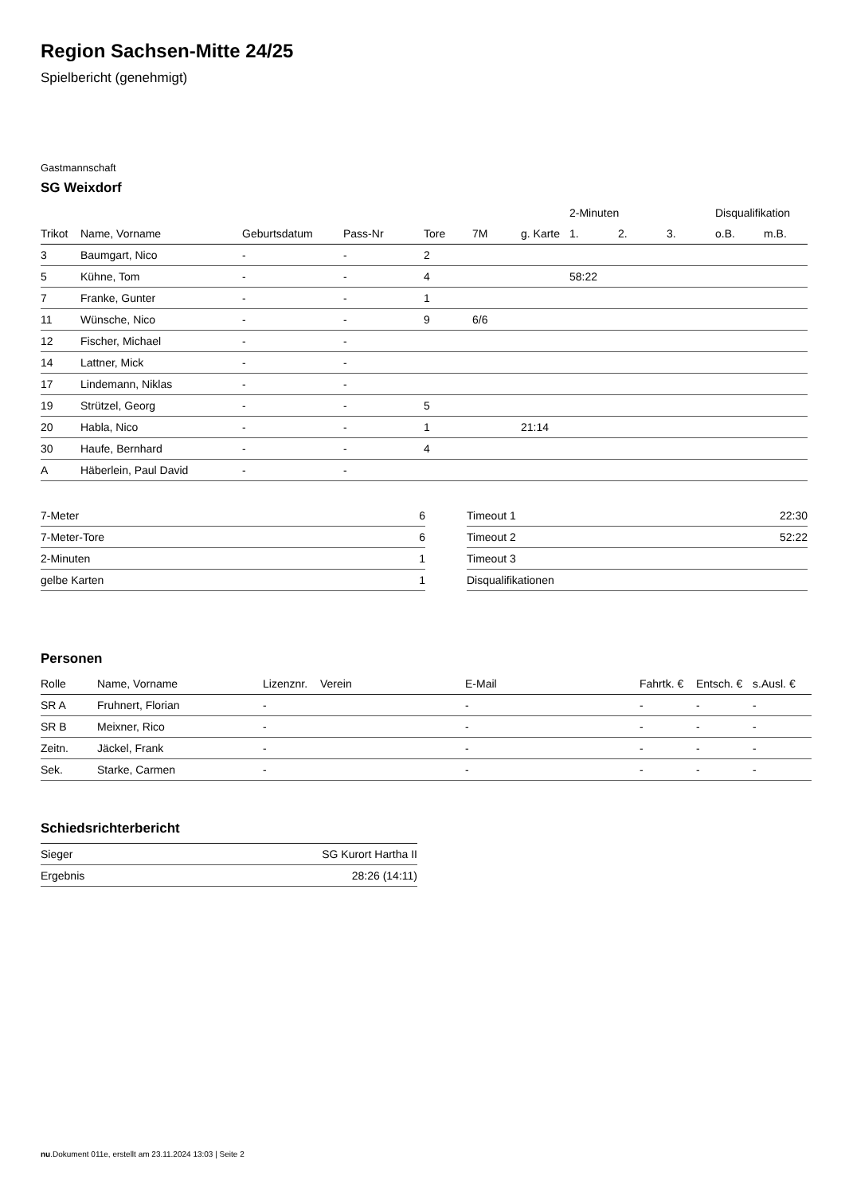Region Sachsen-Mitte 24/25
Spielbericht (genehmigt)
Gastmannschaft
SG Weixdorf
| | | | | | | | 2-Minuten | | | Disqualifikation | |
| --- | --- | --- | --- | --- | --- | --- | --- | --- | --- | --- | --- |
| Trikot | Name, Vorname | Geburtsdatum | Pass-Nr | Tore | 7M | g. Karte | 1. | 2. | 3. | o.B. | m.B. |
| 3 | Baumgart, Nico | - | - | 2 | | | | | | | |
| 5 | Kühne, Tom | - | - | 4 | | | 58:22 | | | | |
| 7 | Franke, Gunter | - | - | 1 | | | | | | | |
| 11 | Wünsche, Nico | - | - | 9 | 6/6 | | | | | | |
| 12 | Fischer, Michael | - | - | | | | | | | | |
| 14 | Lattner, Mick | - | - | | | | | | | | |
| 17 | Lindemann, Niklas | - | - | | | | | | | | |
| 19 | Strützel, Georg | - | - | 5 | | | | | | | |
| 20 | Habla, Nico | - | - | 1 | | 21:14 | | | | | |
| 30 | Haufe, Bernhard | - | - | 4 | | | | | | | |
| A | Häberlein, Paul David | - | - | | | | | | | | |
| 7-Meter | 6 |
| 7-Meter-Tore | 6 |
| 2-Minuten | 1 |
| gelbe Karten | 1 |
| Timeout 1 | 22:30 |
| Timeout 2 | 52:22 |
| Timeout 3 | |
| Disqualifikationen | |
Personen
| Rolle | Name, Vorname | Lizenznr. | Verein | E-Mail | Fahrtk. € | Entsch. € | s.Ausl. € |
| --- | --- | --- | --- | --- | --- | --- | --- |
| SR A | Fruhnert, Florian | - | | - | - | - | - |
| SR B | Meixner, Rico | - | | - | - | - | - |
| Zeitn. | Jäckel, Frank | - | | - | - | - | - |
| Sek. | Starke, Carmen | - | | - | - | - | - |
Schiedsrichterbericht
| Sieger | SG Kurort Hartha II |
| Ergebnis | 28:26 (14:11) |
nu.Dokument 011e, erstellt am 23.11.2024 13:03 | Seite 2